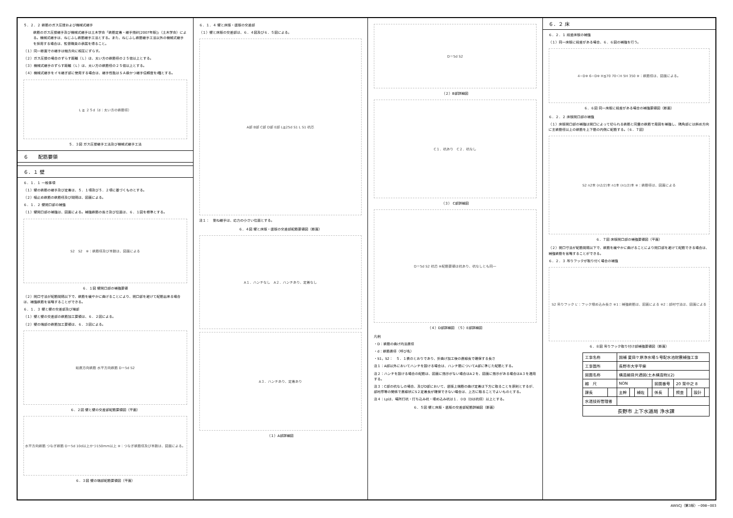５．２．２ 鉄筋のガス圧接および機械式継手
鉄筋のガス圧接継手及び機械式継手は土木学会「鉄筋定着・継手指針[2007年版]」（土木学会）による。機械式継手は、ねじふし鉄筋継手工法とする。また、ねじふし鉄筋継手工法以外の機械式継手を採用する場合は、監督職員の承諾を得ること。
（１）同一断面での継手は軸方向に相互にずらす。
（２）ガス圧接の場合のずらす距離（Ｌ）は、太い方の鉄筋径の２５倍以上とする。
（３）機械式継手のずらす距離（Ｌ）は、太い方の鉄筋径の２５倍以上とする。
（４）機械式継手をイモ継ぎ部に使用する場合は、継手性能はＳＡ級かつ継手信頼度をⅠ種とする。
L ≧ ２５d（d：太い方の鉄筋径）
５．３図 ガス圧接継手工法及び機械式継手工法
６　　配筋要領
６．１ 壁
６．１．１ 一般事項
（１）壁の鉄筋の継手及び定着は、５．１項及び５．２項に基づくものとする。
（２）幅止め鉄筋の鉄筋径及び間隔は、図面による。
６．１．２ 壁開口部の補強
（１）壁開口部の補強は、図面による。補強鉄筋の長さ及び位置は、６．１図を標準とする。
S2　S2　※：鉄筋径及び本数は、図面による
６．１図 壁開口部の補強要領
（２）開口寸法が配筋間隔以下で、鉄筋を緩やかに曲げることにより、開口部を避けて配筋出来る場合は、補強鉄筋を省略することができる。
６．１．３ 壁と壁の交差部及び端部
（１）壁と壁の交差部の鉄筋加工要領は、６．２図による。
（２）壁の端部の鉄筋加工要領は、６．３図による。
鉛直方向鉄筋 水平方向鉄筋 D＝5d S2
６．２図 壁と壁の交差部配筋要領図（平面）
水平方向鉄筋 つなぎ鉄筋 D＝5d 10d以上かつ150mm以上 ※：つなぎ鉄筋径及び本数は、図面による。
６．３図 壁の端部配筋要領図（平面）
６．１．４ 壁と床版・底版の交差部
（１）壁と床版の交差部は、６．４図及び６．５図による。
A部 B部 C部 D部 E部 L≧25d S1 L S1 杭芯
注１：　重ね継手は、応力の小さい位置とする。
６．４図 壁と床版・底版の交差部配筋要領図（断面）
A１．ハンチなし　A２．ハンチあり、定着なし
A３．ハンチあり、定着あり
（１）A部詳細図
D＝5d S2
（２）B部詳細図
C１．杭あり　C２．杭なし
（３） C部詳細図
D＝5d S2 杭芯 ※配筋要領は杭あり、杭なしとも同一
（４）D部詳細図　（５）E部詳細図
凡例
・D：鉄筋の曲げ内法直径
・d：鉄筋直径（呼び名）
・S1，S2：　５．１表のとおりであり、折曲げ加工後の直線長で確保する長さ
注１：A部以外においてハンチを設ける場合は、ハンチ筋についてA部に準じた配筋とする。
注２：ハンチを設ける場合の配筋は、図面に指示がない場合はA２を、図面に指示がある場合はA３を適用する。
注３：C部の杭なしの場合、及びD部において、底版上端筋の曲げ定着は下方に取ることを原則とするが、部材厚等の関係で直線状にS２定着長が確保できない場合は、上方に取ることでよいものとする。
注４：Lpは、場所打杭・打ち込み杭・埋め込み杭は１．０D（Dは杭径）以上とする。
６．５図 壁と床版・底版の交差部配筋詳細図（断面）
６．２ 床
６．２．１ 段差床版の補強
（１）同一床版に段差がある場合、６．６図の補強を行う。
4−D※ 6−D※ H≦70 70＜H 5H 350 ※：鉄筋径は、図面による。
６．６図 同一床版に段差がある場合の補強要領図（断面）
６．２．２ 床版開口部の補強
（１）床版開口部の補強は開口によって切られる鉄筋と同量の鉄筋で周囲を補強し、隅角部には斜め方向に主鉄筋径以上の鉄筋を上下筋の内側に配筋する。（６．７図）
S2 n2本 (n2/2)本 n1本 (n1/2)本 ※：鉄筋径は、図面による
６．７図 床版開口部の補強要領図（平面）
（２）開口寸法が配筋間隔以下で、鉄筋を緩やかに曲げることにより開口部を避けて配筋できる場合は、補強鉄筋を省略することができる。
６．２．３ 吊りフックが取り付く場合の補強
S2 吊りフック L′：フック埋め込み長さ ※1：補強鉄筋は、図面による ※2：部材寸法は、図面による
６．８図 吊りフック取り付け部補強要領図（断面）
| 工事名称 | | 国補 夏目ケ原浄水場５号配水池耐震補強工事 | | | | | | | | | |
| 工事箇所 | | 長野市大字平柴 | | | | | | | | | |
| 図面名称 | | 構造細目共通図(土木構造物)(2) | | | | | | | | | |
| 縮 尺 | | NON | | | | 図面番号 | | 20 葉中之 8 | | | |
| 課長 | | 主幹 | | 補佐 | | 係長 | | 照査 | | 設計 | |
| 水道技術管理者 | | | | | | | | | | | |
| 長野市 上下水道局 浄水課 | | | | | | | | | | | |
AWSCJ（第3版）−098−003